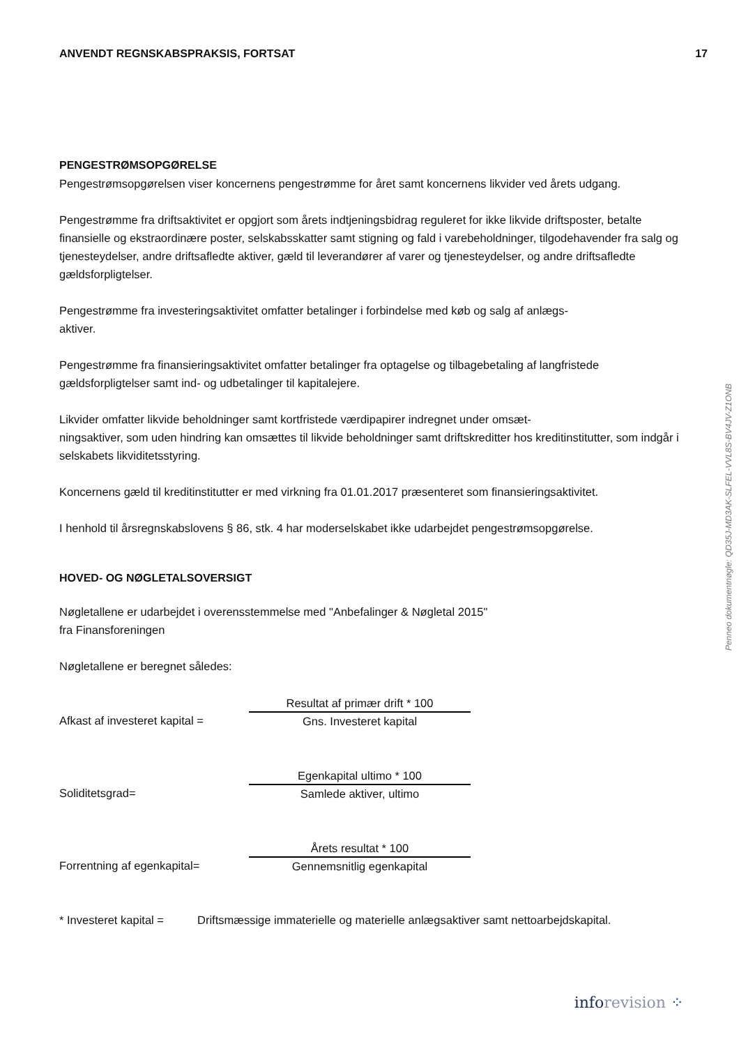ANVENDT REGNSKABSPRAKSIS, FORTSAT 17
PENGESTRØMSOPGØRELSE
Pengestrømsopgørelsen viser koncernens pengestrømme for året samt koncernens likvider ved årets udgang.
Pengestrømme fra driftsaktivitet er opgjort som årets indtjeningsbidrag reguleret for ikke likvide driftsposter, betalte finansielle og ekstraordinære poster, selskabsskatter samt stigning og fald i varebeholdninger, tilgodehavender fra salg og tjenesteydelser, andre driftsafledte aktiver, gæld til leverandører af varer og tjenesteydelser, og andre driftsafledte gældsforpligtelser.
Pengestrømme fra investeringsaktivitet omfatter betalinger i forbindelse med køb og salg af anlægs-
aktiver.
Pengestrømme fra finansieringsaktivitet omfatter betalinger fra optagelse og tilbagebetaling af langfristede gældsforpligtelser samt ind- og udbetalinger til kapitalejere.
Likvider omfatter likvide beholdninger samt kortfristede værdipapirer indregnet under omsæt-
ningsaktiver, som uden hindring kan omsættes til likvide beholdninger samt driftskreditter hos kreditinstitutter, som indgår i selskabets likviditetsstyring.
Koncernens gæld til kreditinstitutter er med virkning fra 01.01.2017 præsenteret som finansieringsaktivitet.
I henhold til årsregnskabslovens § 86, stk. 4 har moderselskabet ikke udarbejdet pengestrømsopgørelse.
HOVED- OG NØGLETALSOVERSIGT
Nøgletallene er udarbejdet i overensstemmelse med "Anbefalinger & Nøgletal 2015"
fra Finansforeningen
Nøgletallene er beregnet således:
Afkast af investeret kapital =
Resultat af primær drift * 100
Gns. Investeret kapital
Soliditetsgrad=
Egenkapital ultimo * 100
Samlede aktiver, ultimo
Forrentning af egenkapital=
Årets resultat * 100
Gennemsnitlig egenkapital
* Investeret kapital = Driftsmæssige immaterielle og materielle anlægsaktiver samt nettoarbejdskapital.
Penneo dokumentnøgle: QD35J-MD3AK-SLFEL-VVL8S-BV4JV-Z1ONB
inforevision ⁘